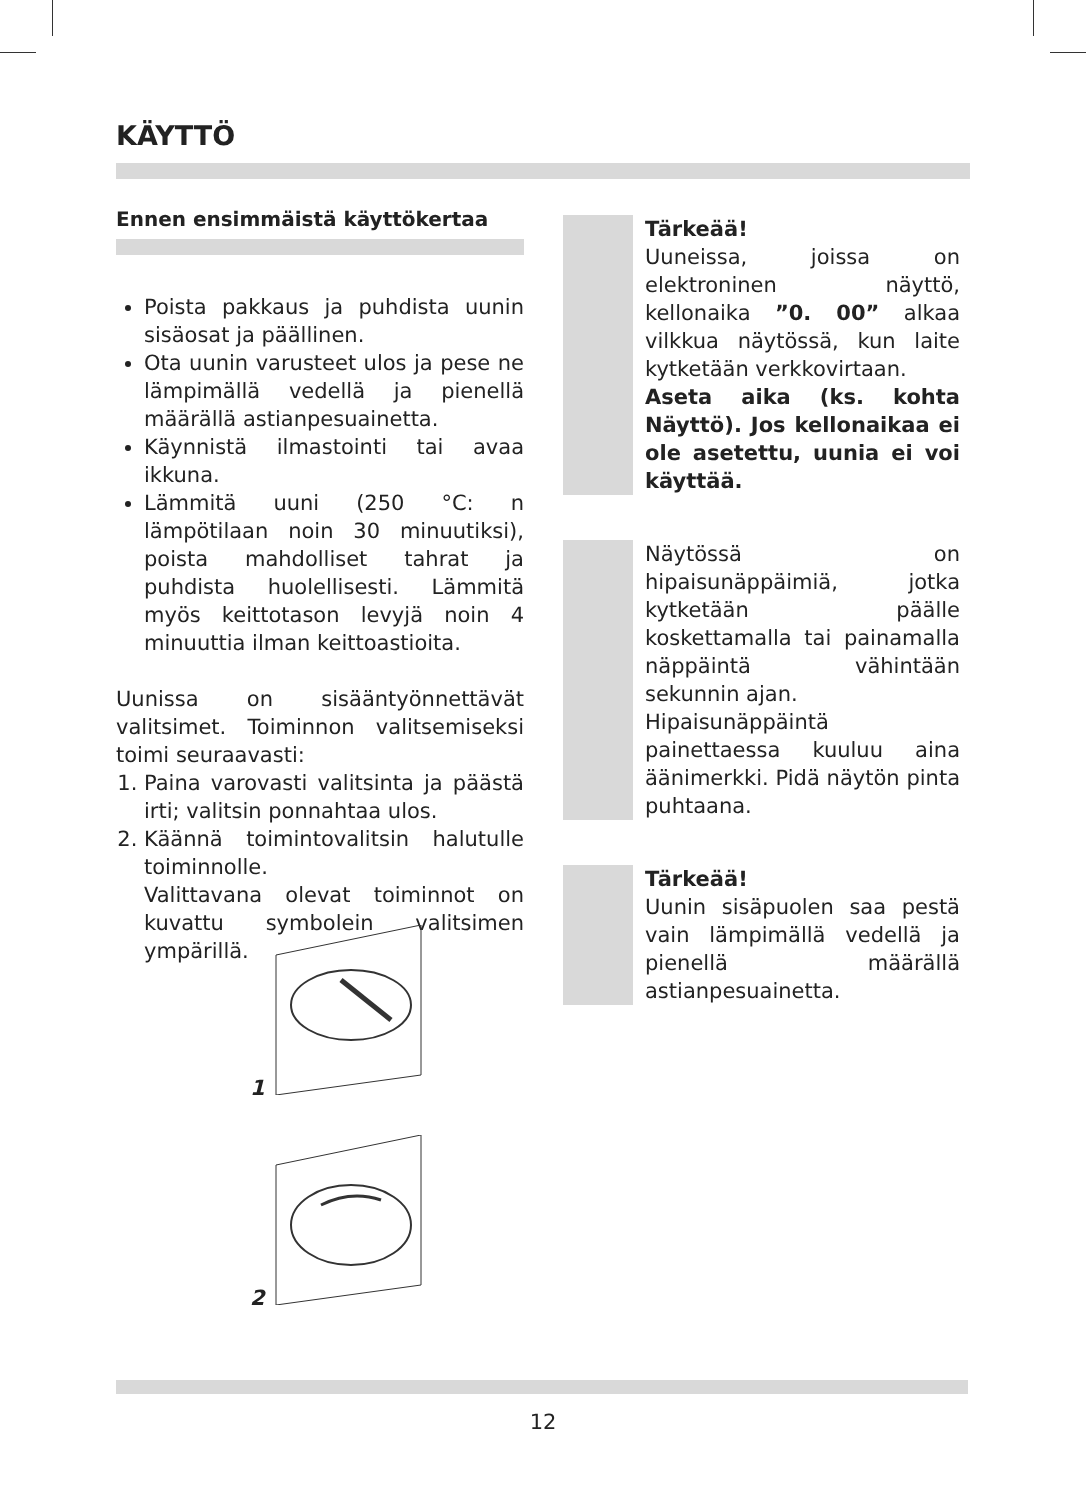KÄYTTÖ
Ennen ensimmäistä käyttökertaa
Poista pakkaus ja puhdista uunin sisäosat ja päällinen.
Ota uunin varusteet ulos ja pese ne lämpimällä vedellä ja pienellä määrällä astianpesuainetta.
Käynnistä ilmastointi tai avaa ikkuna.
Lämmitä uuni (250 °C: n lämpötilaan noin 30 minuutiksi), poista mahdolliset tahrat ja puhdista huolellisesti. Lämmitä myös keittotason levyjä noin 4 minuuttia ilman keittoastioita.
Uunissa on sisääntyönnettävät valitsimet. Toiminnon valitsemiseksi toimi seuraavasti:
1. Paina varovasti valitsinta ja päästä irti; valitsin ponnahtaa ulos.
2. Käännä toimintovalitsin halutulle toiminnolle.
Valittavana olevat toiminnot on kuvattu symbolein valitsimen ympärillä.
Tärkeää!
Uuneissa, joissa on elektroninen näyttö, kellonaika ”0. 00” alkaa vilkkua näytössä, kun laite kytketään verkkovirtaan.
Aseta aika (ks. kohta Näyttö). Jos kellonaikaa ei ole asetettu, uunia ei voi käyttää.
Näytössä on hipaisunäppäimiä, jotka kytketään päälle koskettamalla tai painamalla näppäintä vähintään sekunnin ajan.
Hipaisunäppäintä painettaessa kuuluu aina äänimerkki. Pidä näytön pinta puhtaana.
Tärkeää!
Uunin sisäpuolen saa pestä vain lämpimällä vedellä ja pienellä määrällä astianpesuainetta.
1
2
12